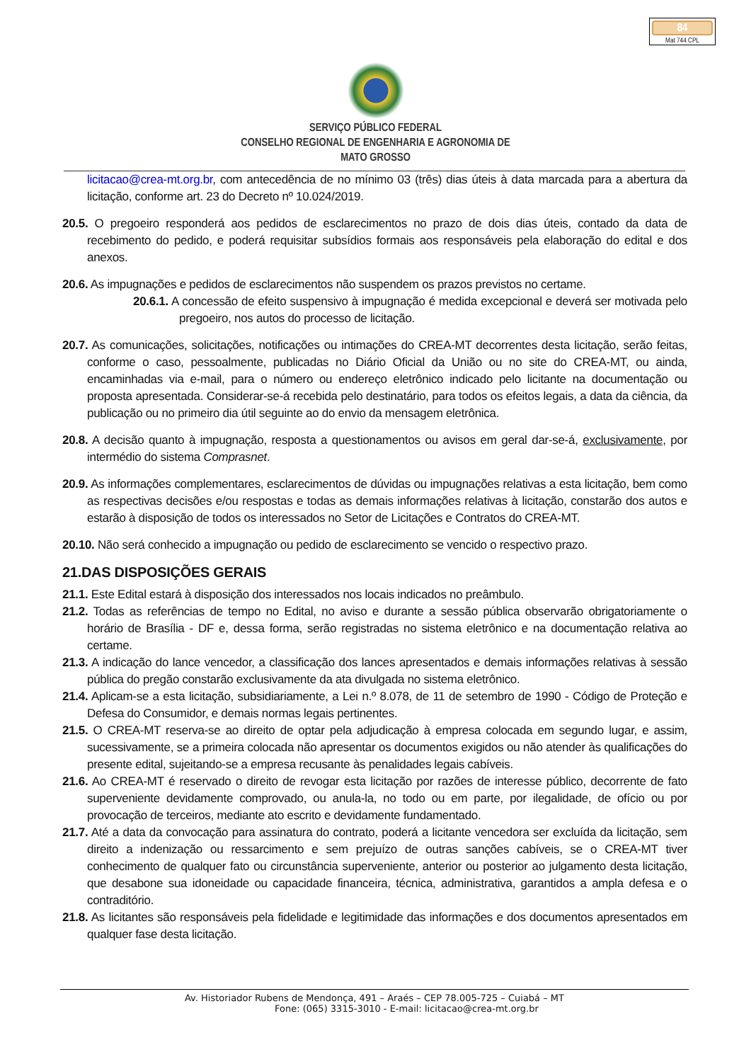84
Mat 744 CPL
SERVIÇO PÚBLICO FEDERAL
CONSELHO REGIONAL DE ENGENHARIA E AGRONOMIA DE
MATO GROSSO
licitacao@crea-mt.org.br, com antecedência de no mínimo 03 (três) dias úteis à data marcada para a abertura da licitação, conforme art. 23 do Decreto nº 10.024/2019.
20.5. O pregoeiro responderá aos pedidos de esclarecimentos no prazo de dois dias úteis, contado da data de recebimento do pedido, e poderá requisitar subsídios formais aos responsáveis pela elaboração do edital e dos anexos.
20.6. As impugnações e pedidos de esclarecimentos não suspendem os prazos previstos no certame.
20.6.1. A concessão de efeito suspensivo à impugnação é medida excepcional e deverá ser motivada pelo pregoeiro, nos autos do processo de licitação.
20.7. As comunicações, solicitações, notificações ou intimações do CREA-MT decorrentes desta licitação, serão feitas, conforme o caso, pessoalmente, publicadas no Diário Oficial da União ou no site do CREA-MT, ou ainda, encaminhadas via e-mail, para o número ou endereço eletrônico indicado pelo licitante na documentação ou proposta apresentada. Considerar-se-á recebida pelo destinatário, para todos os efeitos legais, a data da ciência, da publicação ou no primeiro dia útil seguinte ao do envio da mensagem eletrônica.
20.8. A decisão quanto à impugnação, resposta a questionamentos ou avisos em geral dar-se-á, exclusivamente, por intermédio do sistema Comprasnet.
20.9. As informações complementares, esclarecimentos de dúvidas ou impugnações relativas a esta licitação, bem como as respectivas decisões e/ou respostas e todas as demais informações relativas à licitação, constarão dos autos e estarão à disposição de todos os interessados no Setor de Licitações e Contratos do CREA-MT.
20.10. Não será conhecido a impugnação ou pedido de esclarecimento se vencido o respectivo prazo.
21.DAS DISPOSIÇÕES GERAIS
21.1. Este Edital estará à disposição dos interessados nos locais indicados no preâmbulo.
21.2. Todas as referências de tempo no Edital, no aviso e durante a sessão pública observarão obrigatoriamente o horário de Brasília - DF e, dessa forma, serão registradas no sistema eletrônico e na documentação relativa ao certame.
21.3. A indicação do lance vencedor, a classificação dos lances apresentados e demais informações relativas à sessão pública do pregão constarão exclusivamente da ata divulgada no sistema eletrônico.
21.4. Aplicam-se a esta licitação, subsidiariamente, a Lei n.º 8.078, de 11 de setembro de 1990 - Código de Proteção e Defesa do Consumidor, e demais normas legais pertinentes.
21.5. O CREA-MT reserva-se ao direito de optar pela adjudicação à empresa colocada em segundo lugar, e assim, sucessivamente, se a primeira colocada não apresentar os documentos exigidos ou não atender às qualificações do presente edital, sujeitando-se a empresa recusante às penalidades legais cabíveis.
21.6. Ao CREA-MT é reservado o direito de revogar esta licitação por razões de interesse público, decorrente de fato superveniente devidamente comprovado, ou anula-la, no todo ou em parte, por ilegalidade, de ofício ou por provocação de terceiros, mediante ato escrito e devidamente fundamentado.
21.7. Até a data da convocação para assinatura do contrato, poderá a licitante vencedora ser excluída da licitação, sem direito a indenização ou ressarcimento e sem prejuízo de outras sanções cabíveis, se o CREA-MT tiver conhecimento de qualquer fato ou circunstância superveniente, anterior ou posterior ao julgamento desta licitação, que desabone sua idoneidade ou capacidade financeira, técnica, administrativa, garantidos a ampla defesa e o contraditório.
21.8. As licitantes são responsáveis pela fidelidade e legitimidade das informações e dos documentos apresentados em qualquer fase desta licitação.
Av. Historiador Rubens de Mendonça, 491 – Araés – CEP 78.005-725 – Cuiabá – MT
Fone: (065) 3315-3010 - E-mail: licitacao@crea-mt.org.br